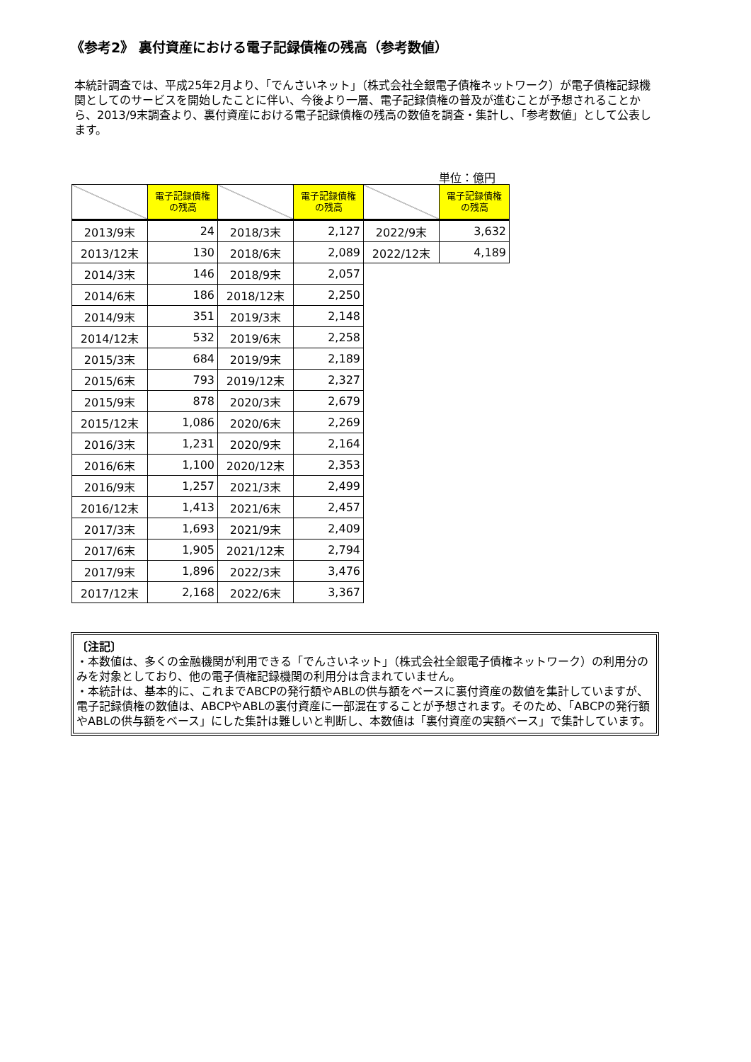《参考2》 裏付資産における電子記録債権の残高（参考数値）
本統計調査では、平成25年2月より、「でんさいネット」（株式会社全銀電子債権ネットワーク）が電子債権記録機関としてのサービスを開始したことに伴い、今後より一層、電子記録債権の普及が進むことが予想されることから、2013/9末調査より、裏付資産における電子記録債権の残高の数値を調査・集計し、「参考数値」として公表します。
単位：億円
| | 電子記録債権 の残高 | | 電子記録債権 の残高 | | 電子記録債権 の残高 |
| --- | --- | --- | --- | --- | --- |
| 2013/9末 | 24 | 2018/3末 | 2,127 | 2022/9末 | 3,632 |
| 2013/12末 | 130 | 2018/6末 | 2,089 | 2022/12末 | 4,189 |
| 2014/3末 | 146 | 2018/9末 | 2,057 | | |
| 2014/6末 | 186 | 2018/12末 | 2,250 | | |
| 2014/9末 | 351 | 2019/3末 | 2,148 | | |
| 2014/12末 | 532 | 2019/6末 | 2,258 | | |
| 2015/3末 | 684 | 2019/9末 | 2,189 | | |
| 2015/6末 | 793 | 2019/12末 | 2,327 | | |
| 2015/9末 | 878 | 2020/3末 | 2,679 | | |
| 2015/12末 | 1,086 | 2020/6末 | 2,269 | | |
| 2016/3末 | 1,231 | 2020/9末 | 2,164 | | |
| 2016/6末 | 1,100 | 2020/12末 | 2,353 | | |
| 2016/9末 | 1,257 | 2021/3末 | 2,499 | | |
| 2016/12末 | 1,413 | 2021/6末 | 2,457 | | |
| 2017/3末 | 1,693 | 2021/9末 | 2,409 | | |
| 2017/6末 | 1,905 | 2021/12末 | 2,794 | | |
| 2017/9末 | 1,896 | 2022/3末 | 3,476 | | |
| 2017/12末 | 2,168 | 2022/6末 | 3,367 | | |
〔注記〕
・本数値は、多くの金融機関が利用できる「でんさいネット」（株式会社全銀電子債権ネットワーク）の利用分のみを対象としており、他の電子債権記録機関の利用分は含まれていません。
・本統計は、基本的に、これまでABCPの発行額やABLの供与額をベースに裏付資産の数値を集計していますが、電子記録債権の数値は、ABCPやABLの裏付資産に一部混在することが予想されます。そのため、「ABCPの発行額やABLの供与額をベース」にした集計は難しいと判断し、本数値は「裏付資産の実額ベース」で集計しています。